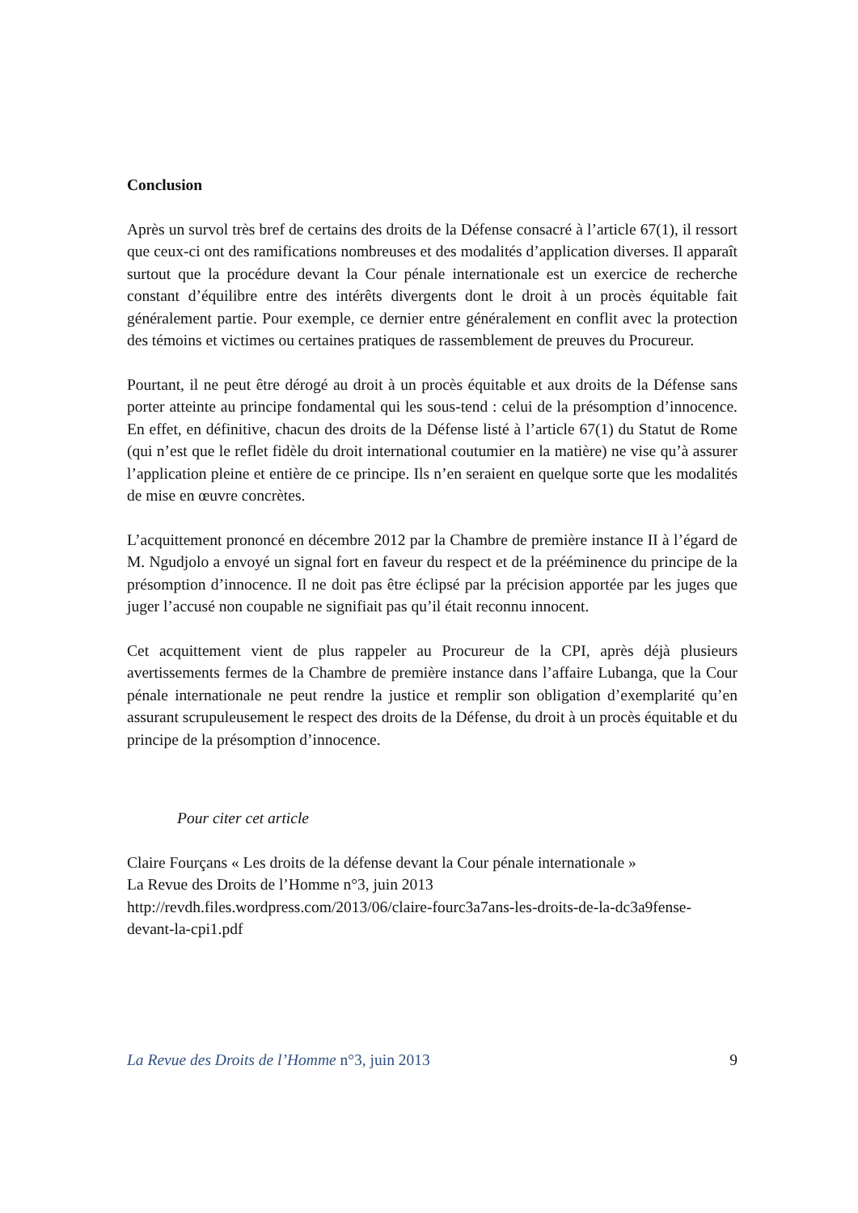Conclusion
Après un survol très bref de certains des droits de la Défense consacré à l’article 67(1), il ressort que ceux-ci ont des ramifications nombreuses et des modalités d’application diverses. Il apparaît surtout que la procédure devant la Cour pénale internationale est un exercice de recherche constant d’équilibre entre des intérêts divergents dont le droit à un procès équitable fait généralement partie. Pour exemple, ce dernier entre généralement en conflit avec la protection des témoins et victimes ou certaines pratiques de rassemblement de preuves du Procureur.
Pourtant, il ne peut être dérogé au droit à un procès équitable et aux droits de la Défense sans porter atteinte au principe fondamental qui les sous-tend : celui de la présomption d’innocence. En effet, en définitive, chacun des droits de la Défense listé à l’article 67(1) du Statut de Rome (qui n’est que le reflet fidèle du droit international coutumier en la matière) ne vise qu’à assurer l’application pleine et entière de ce principe. Ils n’en seraient en quelque sorte que les modalités de mise en œuvre concrètes.
L’acquittement prononcé en décembre 2012 par la Chambre de première instance II à l’égard de M. Ngudjolo a envoyé un signal fort en faveur du respect et de la prééminence du principe de la présomption d’innocence. Il ne doit pas être éclipsé par la précision apportée par les juges que juger l’accusé non coupable ne signifiait pas qu’il était reconnu innocent.
Cet acquittement vient de plus rappeler au Procureur de la CPI, après déjà plusieurs avertissements fermes de la Chambre de première instance dans l’affaire Lubanga, que la Cour pénale internationale ne peut rendre la justice et remplir son obligation d’exemplarité qu’en assurant scrupuleusement le respect des droits de la Défense, du droit à un procès équitable et du principe de la présomption d’innocence.
Pour citer cet article
Claire Fourçans « Les droits de la défense devant la Cour pénale internationale »
La Revue des Droits de l’Homme n°3, juin 2013
http://revdh.files.wordpress.com/2013/06/claire-fourc3a7ans-les-droits-de-la-dc3a9fense-devant-la-cpi1.pdf
La Revue des Droits de l’Homme n°3, juin 2013 9